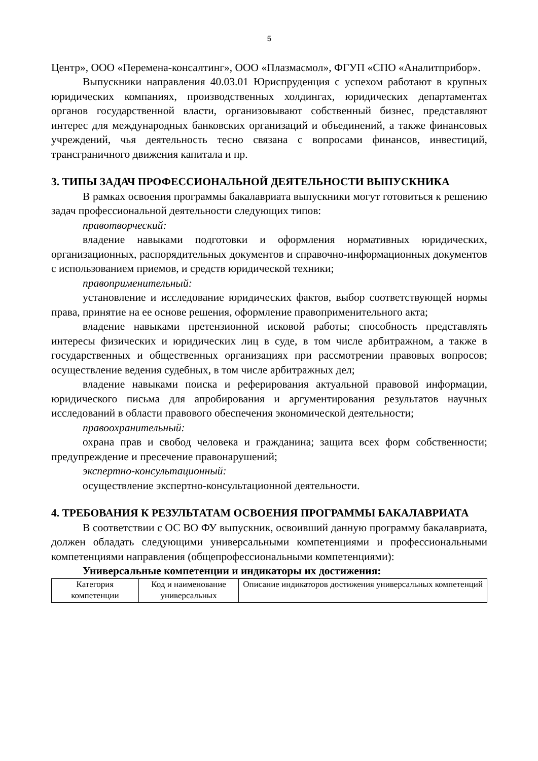5
Центр», ООО «Перемена-консалтинг», ООО «Плазмасмол», ФГУП «СПО «Аналитприбор».
Выпускники направления 40.03.01 Юриспруденция с успехом работают в крупных юридических компаниях, производственных холдингах, юридических департаментах органов государственной власти, организовывают собственный бизнес, представляют интерес для международных банковских организаций и объединений, а также финансовых учреждений, чья деятельность тесно связана с вопросами финансов, инвестиций, трансграничного движения капитала и пр.
3. ТИПЫ ЗАДАЧ ПРОФЕССИОНАЛЬНОЙ ДЕЯТЕЛЬНОСТИ ВЫПУСКНИКА
В рамках освоения программы бакалавриата выпускники могут готовиться к решению задач профессиональной деятельности следующих типов:
правотворческий:
владение навыками подготовки и оформления нормативных юридических, организационных, распорядительных документов и справочно-информационных документов с использованием приемов, и средств юридической техники;
правоприменительный:
установление и исследование юридических фактов, выбор соответствующей нормы права, принятие на ее основе решения, оформление правоприменительного акта;
владение навыками претензионной исковой работы; способность представлять интересы физических и юридических лиц в суде, в том числе арбитражном, а также в государственных и общественных организациях при рассмотрении правовых вопросов; осуществление ведения судебных, в том числе арбитражных дел;
владение навыками поиска и реферирования актуальной правовой информации, юридического письма для апробирования и аргументирования результатов научных исследований в области правового обеспечения экономической деятельности;
правоохранительный:
охрана прав и свобод человека и гражданина; защита всех форм собственности; предупреждение и пресечение правонарушений;
экспертно-консультационный:
осуществление экспертно-консультационной деятельности.
4. ТРЕБОВАНИЯ К РЕЗУЛЬТАТАМ ОСВОЕНИЯ ПРОГРАММЫ БАКАЛАВРИАТА
В соответствии с ОС ВО ФУ выпускник, освоивший данную программу бакалавриата, должен обладать следующими универсальными компетенциями и профессиональными компетенциями направления (общепрофессиональными компетенциями):
Универсальные компетенции и индикаторы их достижения:
| Категория компетенции | Код и наименование универсальных | Описание индикаторов достижения универсальных компетенций |
| --- | --- | --- |